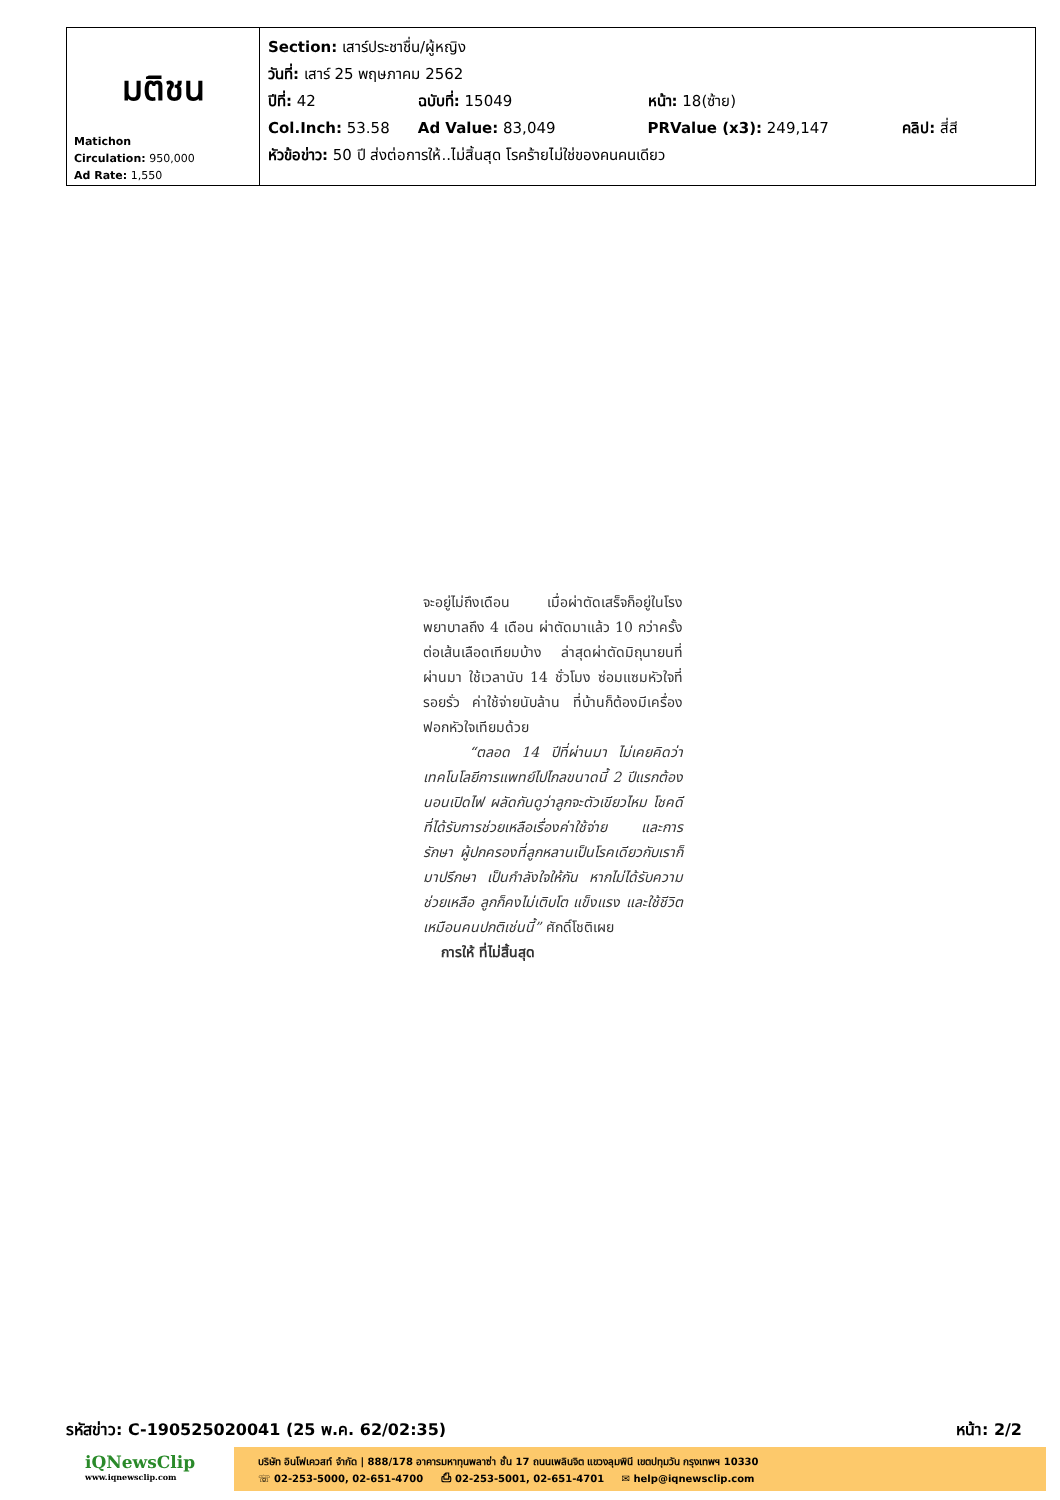| มติชน Matichon Circulation: 950,000 Ad Rate: 1,550 | Section: เสาร์ประชาชื่น/ผู้หญิง วันที่: เสาร์ 25 พฤษภาคม 2562 ปีที่: 42 ฉบับที่: 15049 หน้า: 18(ซ้าย) Col.Inch: 53.58 Ad Value: 83,049 PRValue (x3): 249,147 คลิป: สี่สี หัวข้อข่าว: 50 ปี ส่งต่อการให้..ไม่สิ้นสุด โรคร้ายไม่ใช่ของคนคนเดียว |
จะอยู่ไม่ถึงเดือน เมื่อผ่าตัดเสร็จก็อยู่ในโรงพยาบาลถึง 4 เดือน ผ่าตัดมาแล้ว 10 กว่าครั้ง ต่อเส้นเลือดเทียมบ้าง ล่าสุดผ่าตัดมิถุนายนที่ผ่านมา ใช้เวลานับ 14 ชั่วโมง ซ่อมแซมหัวใจที่รอยรั่ว ค่าใช้จ่ายนับล้าน ที่บ้านก็ต้องมีเครื่องฟอกหัวใจเทียมด้วย
“ตลอด 14 ปีที่ผ่านมา ไม่เคยคิดว่าเทคโนโลยีการแพทย์ไปไกลขนาดนี้ 2 ปีแรกต้องนอนเปิดไฟ ผลัดกันดูว่าลูกจะตัวเขียวไหม โชคดีที่ได้รับการช่วยเหลือเรื่องค่าใช้จ่าย และการรักษา ผู้ปกครองที่ลูกหลานเป็นโรคเดียวกับเราก็มาปรึกษา เป็นกำลังใจให้กัน หากไม่ได้รับความช่วยเหลือ ลูกก็คงไม่เติบโต แข็งแรง และใช้ชีวิตเหมือนคนปกติเช่นนี้” ศักดิ์โชติเผย
การให้ ที่ไม่สิ้นสุด
รหัสข่าว: C-190525020041 (25 พ.ค. 62/02:35) หน้า: 2/2
iQNewsClip
www.iqnewsclip.com
บริษัท อินโฟเควสท์ จำกัด | 888/178 อาคารมหาทุนพลาซ่า ชั้น 17 ถนนเพลินจิต แขวงลุมพินี เขตปทุมวัน กรุงเทพฯ 10330
☏ 02-253-5000, 02-651-4700 ⎙ 02-253-5001, 02-651-4701 ✉ help@iqnewsclip.com